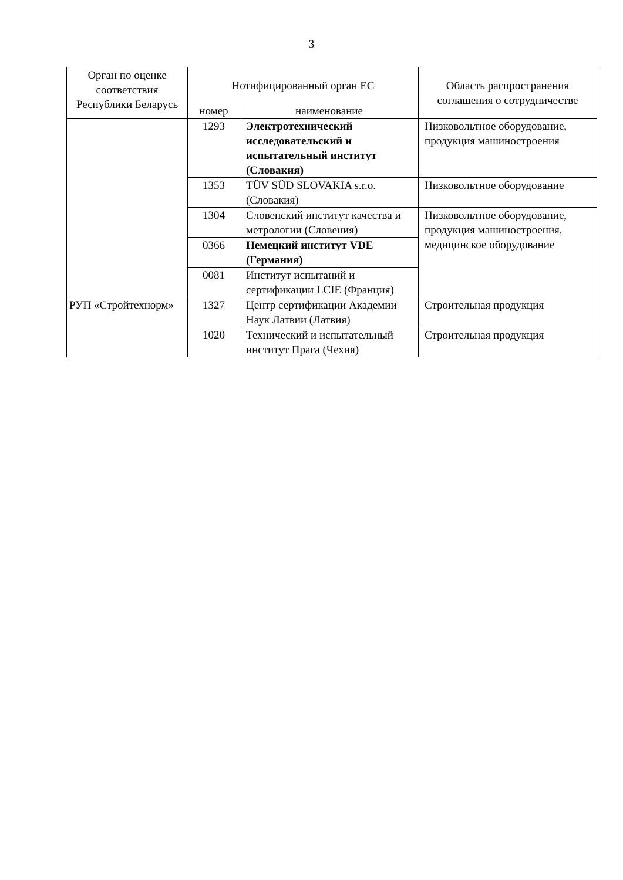3
| Орган по оценке соответствия Республики Беларусь | Нотифицированный орган ЕС | | Область распространения соглашения о сотрудничестве |
| --- | --- | --- | --- |
| | номер | наименование | |
| | 1293 | Электротехнический исследовательский и испытательный институт (Словакия) | Низковольтное оборудование, продукция машиностроения |
| | 1353 | TÜV SÜD SLOVAKIA s.r.o. (Словакия) | Низковольтное оборудование |
| | 1304 | Словенский институт качества и метрологии (Словения) | Низковольтное оборудование, продукция машиностроения, медицинское оборудование |
| | 0366 | Немецкий институт VDE (Германия) | |
| | 0081 | Институт испытаний и сертификации LCIE (Франция) | |
| РУП «Стройтехнорм» | 1327 | Центр сертификации Академии Наук Латвии (Латвия) | Строительная продукция |
| | 1020 | Технический и испытательный институт Прага (Чехия) | Строительная продукция |